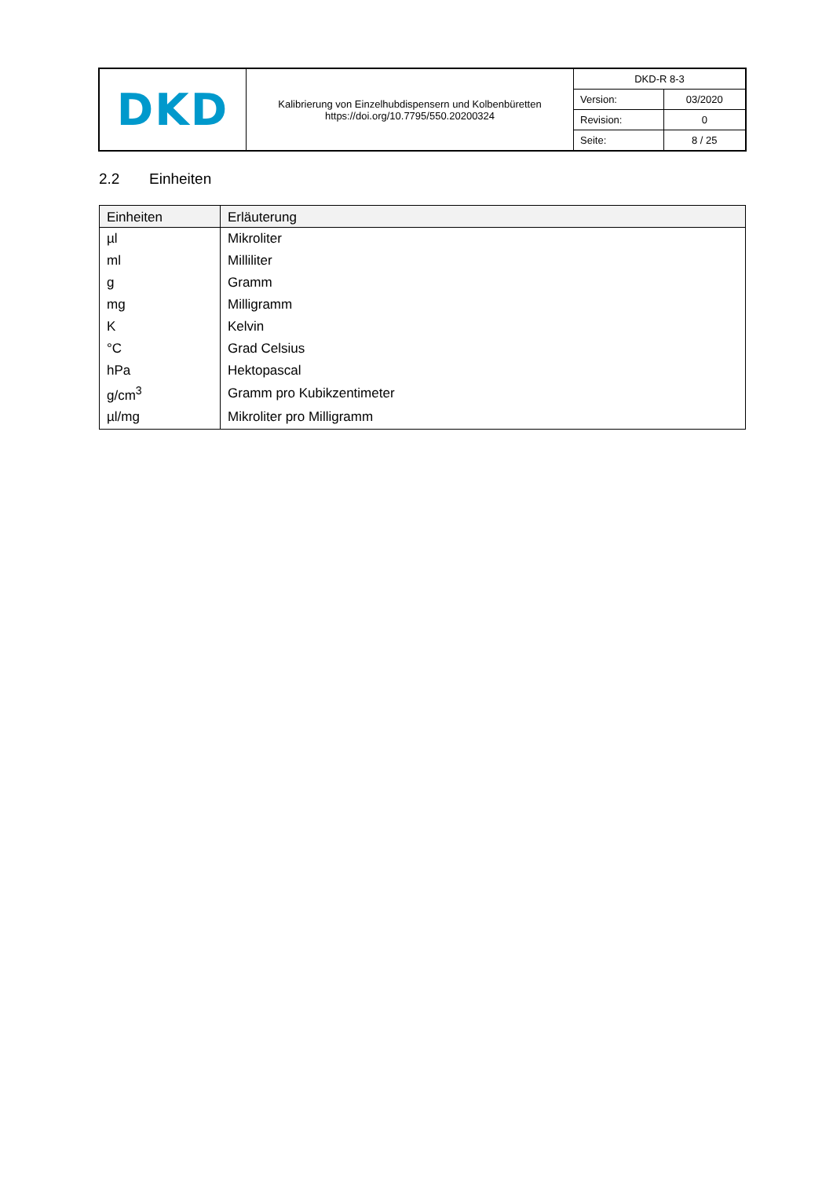| DKD | Kalibrierung von Einzelhubdispensern und Kolbenbüretten https://doi.org/10.7795/550.20200324 | DKD-R 8-3 | |
| | | Version: | 03/2020 |
| | | Revision: | 0 |
| | | Seite: | 8 / 25 |
2.2 Einheiten
| Einheiten | Erläuterung |
| --- | --- |
| µl | Mikroliter |
| ml | Milliliter |
| g | Gramm |
| mg | Milligramm |
| K | Kelvin |
| °C | Grad Celsius |
| hPa | Hektopascal |
| g/cm<sup>3</sup> | Gramm pro Kubikzentimeter |
| µl/mg | Mikroliter pro Milligramm |